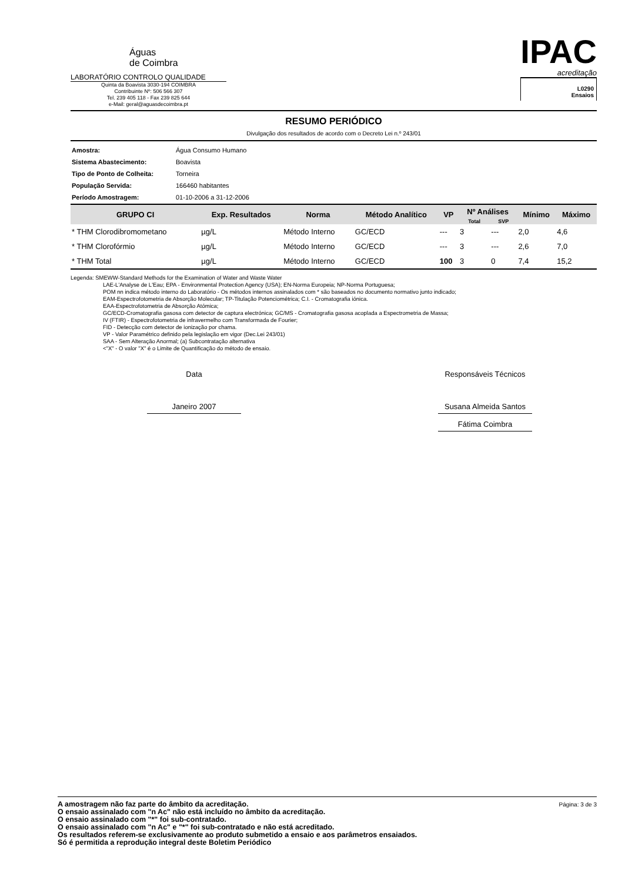Águas
de Coimbra
LABORATÓRIO CONTROLO QUALIDADE
Quinta da Boavista 3030-194 COIMBRA
Contribuinte Nº: 506 566 307
Tel. 239 405 118 - Fax 239 825 644
e-Mail: geral@aguasdecoimbra.pt
IPAC
acreditação
L0290
Ensaios
RESUMO PERIÓDICO
Divulgação dos resultados de acordo com o Decreto Lei n.º 243/01
| Amostra: | Água Consumo Humano |
| Sistema Abastecimento: | Boavista |
| Tipo de Ponto de Colheita: | Torneira |
| População Servida: | 166460 habitantes |
| Período Amostragem: | 01-10-2006 a 31-12-2006 |
| GRUPO CI | Exp. Resultados | Norma | Método Analítico | VP | Nº Análises | | Mínimo | Máximo |
| --- | --- | --- | --- | --- | --- | --- | --- | --- |
| | | | | | Total | SVP | | |
| * THM Clorodibromometano | µg/L | Método Interno | GC/ECD | --- | 3 | --- | 2,0 | 4,6 |
| * THM Clorofórmio | µg/L | Método Interno | GC/ECD | --- | 3 | --- | 2,6 | 7,0 |
| * THM Total | µg/L | Método Interno | GC/ECD | 100 | 3 | 0 | 7,4 | 15,2 |
Legenda: SMEWW-Standard Methods for the Examination of Water and Waste Water
LAE-L'Analyse de L'Eau; EPA - Environmental Protection Agency (USA); EN-Norma Europeia; NP-Norma Portuguesa;
POM nn indica método interno do Laboratório - Os métodos internos assinalados com * são baseados no documento normativo junto indicado;
EAM-Espectrofotometria de Absorção Molecular; TP-Titulação Potenciométrica; C.I. - Cromatografia iónica.
EAA-Espectrofotometria de Absorção Atómica;
GC/ECD-Cromatografia gasosa com detector de captura electrónica; GC/MS - Cromatografia gasosa acoplada a Espectrometria de Massa;
IV (FTIR) - Espectrofotometria de infravermelho com Transformada de Fourier;
FID - Detecção com detector de ionização por chama.
VP - Valor Paramétrico definido pela legislação em vigor (Dec.Lei 243/01)
SAA - Sem Alteração Anormal; (a) Subcontratação alternativa
<"X" - O valor "X" é o Limite de Quantificação do método de ensaio.
Data
Janeiro 2007
Responsáveis Técnicos
Susana Almeida Santos
Fátima Coimbra
A amostragem não faz parte do âmbito da acreditação.
O ensaio assinalado com "n Ac" não está incluído no âmbito da acreditação.
O ensaio assinalado com "*" foi sub-contratado.
O ensaio assinalado com "n Ac" e "*" foi sub-contratado e não está acreditado.
Os resultados referem-se exclusivamente ao produto submetido a ensaio e aos parâmetros ensaiados.
Só é permitida a reprodução integral deste Boletim Periódico
Página: 3 de 3